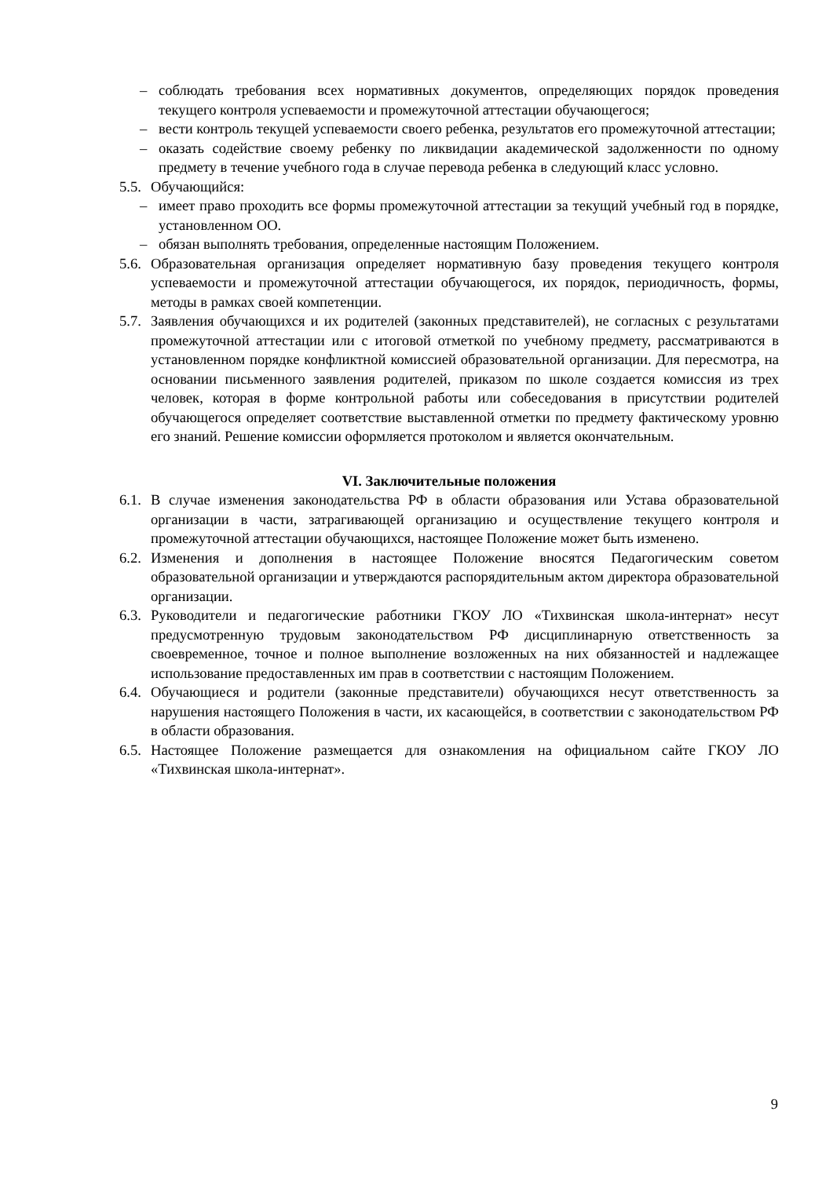– соблюдать требования всех нормативных документов, определяющих порядок проведения текущего контроля успеваемости и промежуточной аттестации обучающегося;
– вести контроль текущей успеваемости своего ребенка, результатов его промежуточной аттестации;
– оказать содействие своему ребенку по ликвидации академической задолженности по одному предмету в течение учебного года в случае перевода ребенка в следующий класс условно.
5.5. Обучающийся:
– имеет право проходить все формы промежуточной аттестации за текущий учебный год в порядке, установленном ОО.
– обязан выполнять требования, определенные настоящим Положением.
5.6. Образовательная организация определяет нормативную базу проведения текущего контроля успеваемости и промежуточной аттестации обучающегося, их порядок, периодичность, формы, методы в рамках своей компетенции.
5.7. Заявления обучающихся и их родителей (законных представителей), не согласных с результатами промежуточной аттестации или с итоговой отметкой по учебному предмету, рассматриваются в установленном порядке конфликтной комиссией образовательной организации. Для пересмотра, на основании письменного заявления родителей, приказом по школе создается комиссия из трех человек, которая в форме контрольной работы или собеседования в присутствии родителей обучающегося определяет соответствие выставленной отметки по предмету фактическому уровню его знаний. Решение комиссии оформляется протоколом и является окончательным.
VI. Заключительные положения
6.1. В случае изменения законодательства РФ в области образования или Устава образовательной организации в части, затрагивающей организацию и осуществление текущего контроля и промежуточной аттестации обучающихся, настоящее Положение может быть изменено.
6.2. Изменения и дополнения в настоящее Положение вносятся Педагогическим советом образовательной организации и утверждаются распорядительным актом директора образовательной организации.
6.3. Руководители и педагогические работники ГКОУ ЛО «Тихвинская школа-интернат» несут предусмотренную трудовым законодательством РФ дисциплинарную ответственность за своевременное, точное и полное выполнение возложенных на них обязанностей и надлежащее использование предоставленных им прав в соответствии с настоящим Положением.
6.4. Обучающиеся и родители (законные представители) обучающихся несут ответственность за нарушения настоящего Положения в части, их касающейся, в соответствии с законодательством РФ в области образования.
6.5. Настоящее Положение размещается для ознакомления на официальном сайте ГКОУ ЛО «Тихвинская школа-интернат».
9